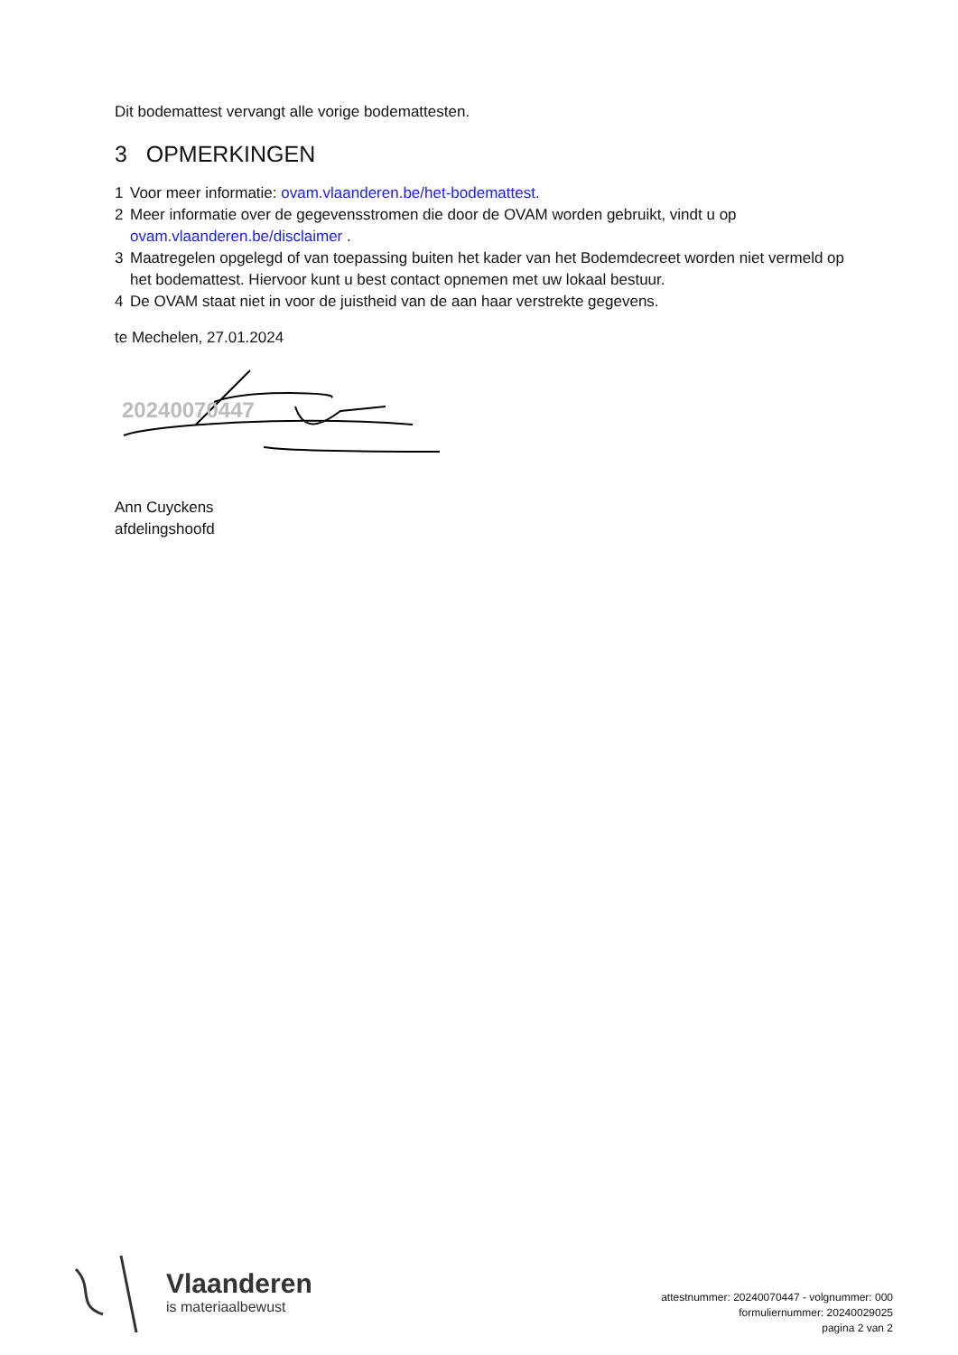Dit bodemattest vervangt alle vorige bodemattesten.
3 OPMERKINGEN
1 Voor meer informatie: ovam.vlaanderen.be/het-bodemattest.
2 Meer informatie over de gegevensstromen die door de OVAM worden gebruikt, vindt u op ovam.vlaanderen.be/disclaimer .
3 Maatregelen opgelegd of van toepassing buiten het kader van het Bodemdecreet worden niet vermeld op het bodemattest. Hiervoor kunt u best contact opnemen met uw lokaal bestuur.
4 De OVAM staat niet in voor de juistheid van de aan haar verstrekte gegevens.
te Mechelen, 27.01.2024
20240070447
Ann Cuyckens
afdelingshoofd
Vlaanderen
is materiaalbewust
attestnummer: 20240070447 - volgnummer: 000
formuliernummer: 20240029025
pagina 2 van 2